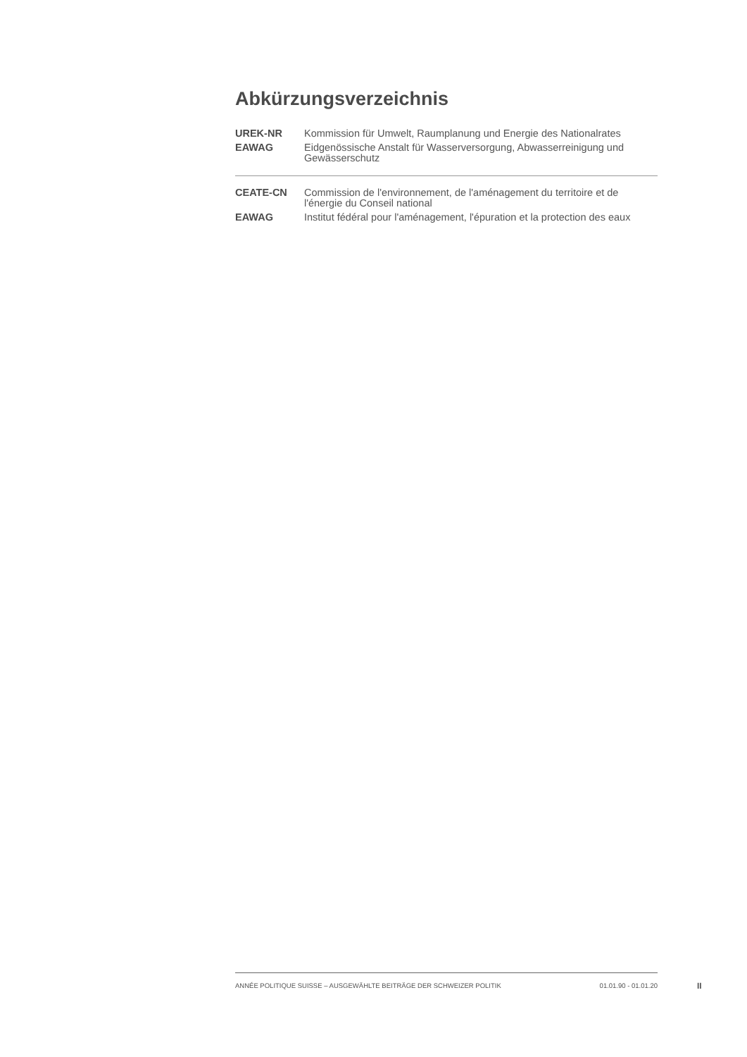Abkürzungsverzeichnis
| UREK-NR | Kommission für Umwelt, Raumplanung und Energie des Nationalrates |
| EAWAG | Eidgenössische Anstalt für Wasserversorgung, Abwasserreinigung und Gewässerschutz |
| CEATE-CN | Commission de l'environnement, de l'aménagement du territoire et de l'énergie du Conseil national |
| EAWAG | Institut fédéral pour l'aménagement, l'épuration et la protection des eaux |
ANNÉE POLITIQUE SUISSE – AUSGEWÄHLTE BEITRÄGE DER SCHWEIZER POLITIK 01.01.90 - 01.01.20
II